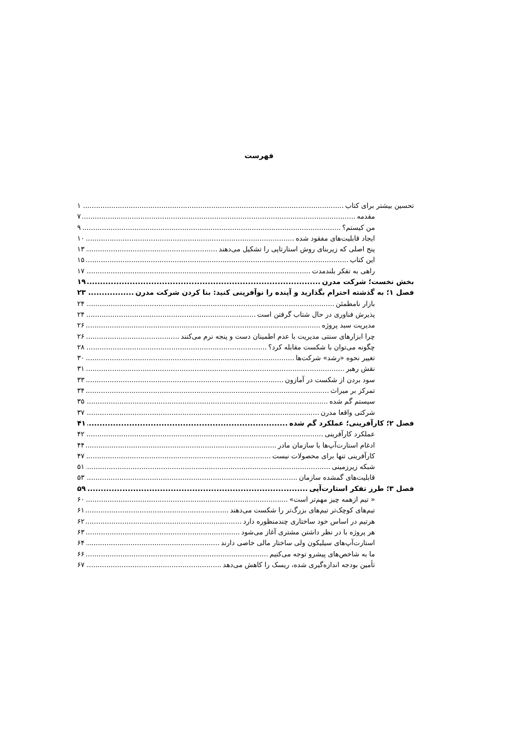فهرست
تحسین بیشتر برای کتاب ۱
مقدمه ۷
من کیستم؟ ۹
ایجاد قابلیت‌های مفقود شده ۱۰
پنج اصلی که زیربنای روش استارتاپی را تشکیل می‌دهند ۱۳
این کتاب ۱۵
راهی به تفکر بلندمدت ۱۷
بخش نخست؛ شرکت مدرن ۱۹
فصل ۱؛ به گذشته احترام بگذارید و آینده را نوآفرینی کنید: بنا کردن شرکت مدرن ۲۳
بازار نامطمئن ۲۴
پذیرش فناوری در حال شتاب گرفتن است ۲۴
مدیریت سبد پروژه ۲۶
چرا ابزارهای سنتی مدیریت با عدم اطمینان دست و پنجه نرم می‌کنند ۲۶
چگونه می‌توان با شکست مقابله کرد؟ ۲۸
تغییر نحوه «رشد» شرکت‌ها ۳۰
نقش رهبر ۳۱
سود بردن از شکست در آمازون ۳۳
تمرکز بر میراث ۳۴
سیستم گم شده ۳۵
شرکتی واقعا مدرن ۳۷
فصل ۲؛ کارآفرینی؛ عملکرد گم شده ۴۱
عملکرد کارآفرینی ۴۲
ادغام استارت‌آپ‌ها با سازمان مادر ۴۴
کارآفرینی تنها برای محصولات نیست ۴۷
شبکه زیرزمینی ۵۱
قابلیت‌های گمشده سازمان ۵۳
فصل ۳؛ طرز تفکر استارت‌آپی ۵۹
« تیم ازهمه چیز مهم‌تر است» ۶۰
تیم‌های کوچک‌تر تیم‌های بزرگ‌تر را شکست می‌دهند ۶۱
هرتیم در اساس خود ساختاری چندمنظوره دارد ۶۲
هر پروژه با در نظر داشتن مشتری آغاز می‌شود ۶۳
استارت‌آپ‌های سیلیکون ولی ساختار مالی خاصی دارند ۶۴
ما به شاخص‌های پیشرو توجه می‌کنیم ۶۶
تأمین بودجه اندازه‌گیری شده، ریسک را کاهش می‌دهد ۶۷